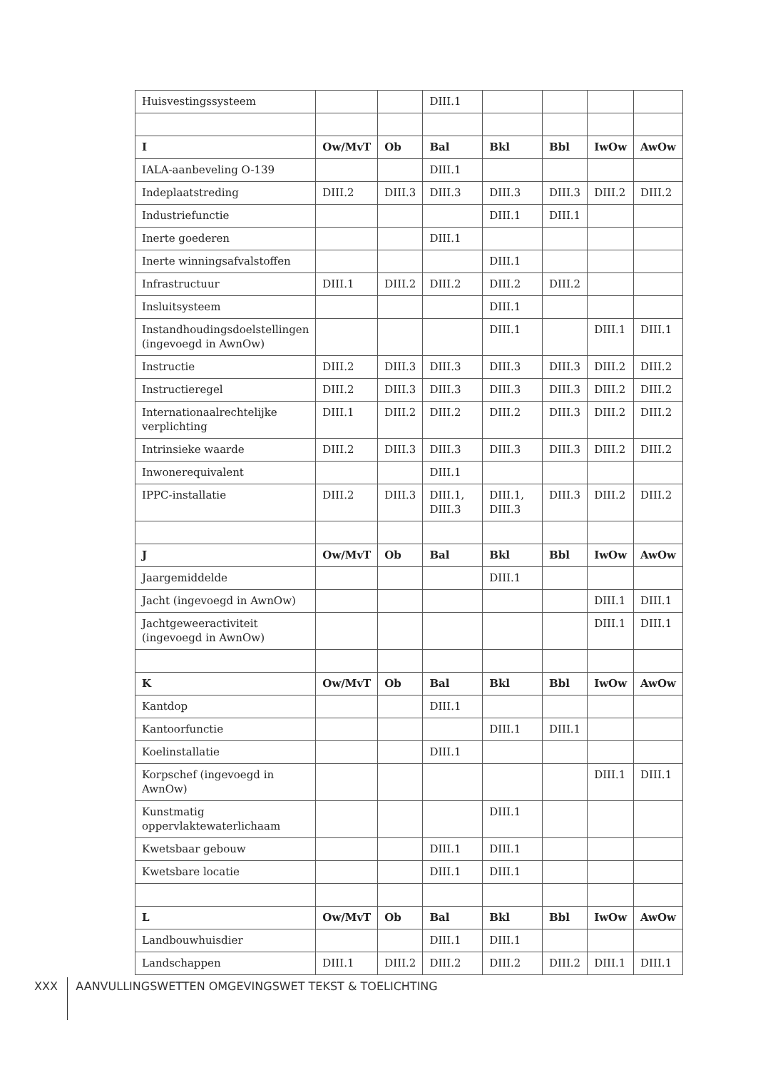| Huisvestingssysteem | | | DIII.1 | | | | |
| I | Ow/MvT | Ob | Bal | Bkl | Bbl | IwOw | AwOw |
| IALA-aanbeveling O-139 | | | DIII.1 | | | | |
| Indeplaatstreding | DIII.2 | DIII.3 | DIII.3 | DIII.3 | DIII.3 | DIII.2 | DIII.2 |
| Industriefunctie | | | | DIII.1 | DIII.1 | | |
| Inerte goederen | | | DIII.1 | | | | |
| Inerte winningsafvalstoffen | | | | DIII.1 | | | |
| Infrastructuur | DIII.1 | DIII.2 | DIII.2 | DIII.2 | DIII.2 | | |
| Insluitsysteem | | | | DIII.1 | | | |
| Instandhoudingsdoelstellingen (ingevoegd in AwnOw) | | | | DIII.1 | | DIII.1 | DIII.1 |
| Instructie | DIII.2 | DIII.3 | DIII.3 | DIII.3 | DIII.3 | DIII.2 | DIII.2 |
| Instructieregel | DIII.2 | DIII.3 | DIII.3 | DIII.3 | DIII.3 | DIII.2 | DIII.2 |
| Internationaalrechtelijke verplichting | DIII.1 | DIII.2 | DIII.2 | DIII.2 | DIII.3 | DIII.2 | DIII.2 |
| Intrinsieke waarde | DIII.2 | DIII.3 | DIII.3 | DIII.3 | DIII.3 | DIII.2 | DIII.2 |
| Inwonerequivalent | | | DIII.1 | | | | |
| IPPC-installatie | DIII.2 | DIII.3 | DIII.1, DIII.3 | DIII.1, DIII.3 | DIII.3 | DIII.2 | DIII.2 |
| J | Ow/MvT | Ob | Bal | Bkl | Bbl | IwOw | AwOw |
| Jaargemiddelde | | | | DIII.1 | | | |
| Jacht (ingevoegd in AwnOw) | | | | | | DIII.1 | DIII.1 |
| Jachtgeweeractiviteit (ingevoegd in AwnOw) | | | | | | DIII.1 | DIII.1 |
| K | Ow/MvT | Ob | Bal | Bkl | Bbl | IwOw | AwOw |
| Kantdop | | | DIII.1 | | | | |
| Kantoorfunctie | | | | DIII.1 | DIII.1 | | |
| Koelinstallatie | | | DIII.1 | | | | |
| Korpschef (ingevoegd in AwnOw) | | | | | | DIII.1 | DIII.1 |
| Kunstmatig oppervlaktewaterlichaam | | | | DIII.1 | | | |
| Kwetsbaar gebouw | | | DIII.1 | DIII.1 | | | |
| Kwetsbare locatie | | | DIII.1 | DIII.1 | | | |
| L | Ow/MvT | Ob | Bal | Bkl | Bbl | IwOw | AwOw |
| Landbouwhuisdier | | | DIII.1 | DIII.1 | | | |
| Landschappen | DIII.1 | DIII.2 | DIII.2 | DIII.2 | DIII.2 | DIII.1 | DIII.1 |
XXX AANVULLINGSWETTEN OMGEVINGSWET TEKST & TOELICHTING